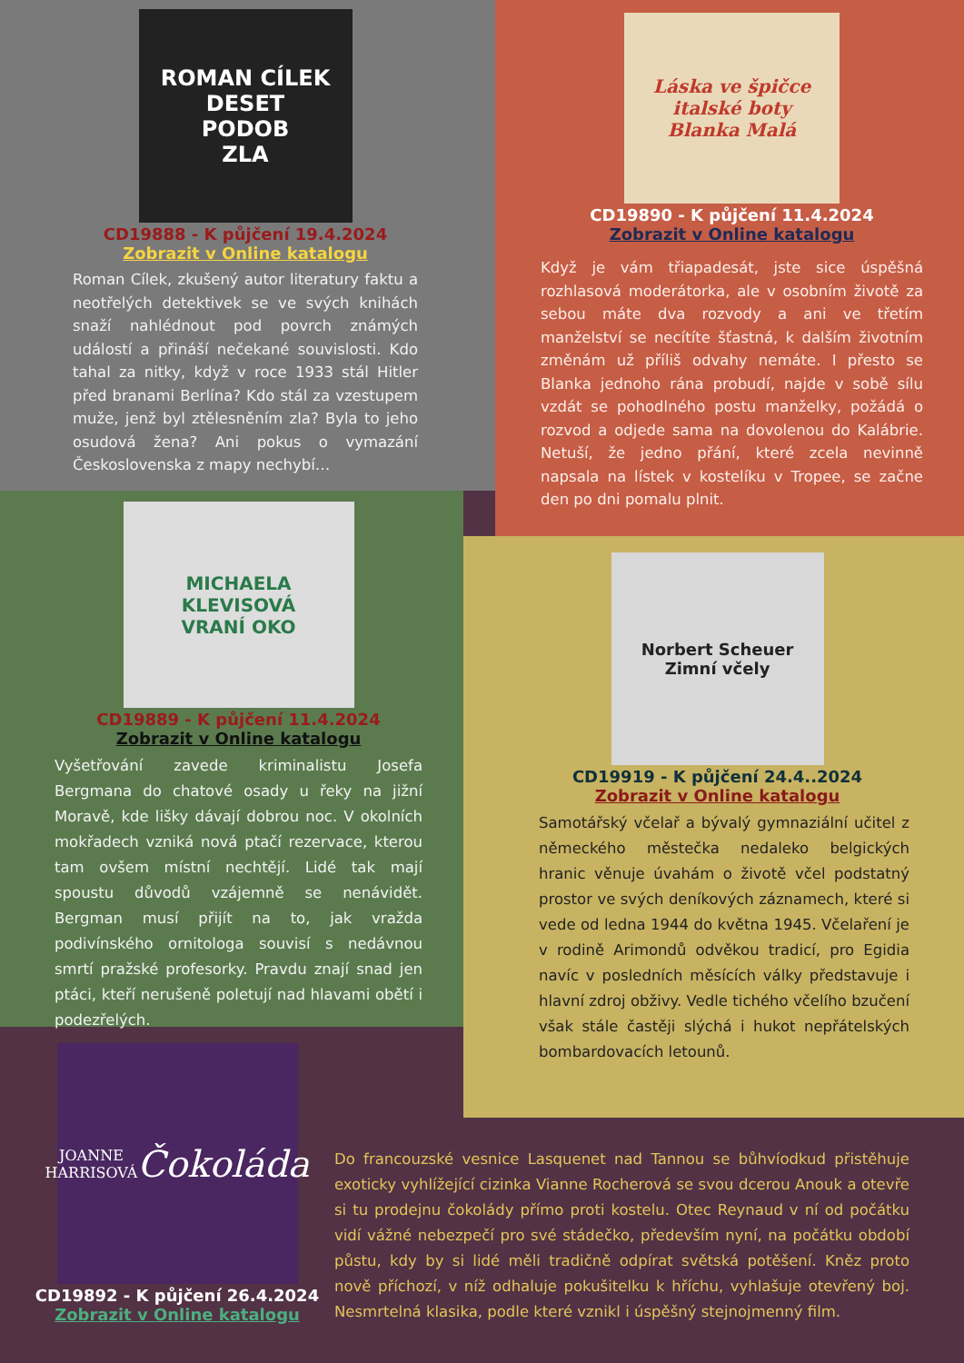ROMAN CÍLEK
DESET
PODOB
ZLA
CD19888 - K půjčení 19.4.2024
Zobrazit v Online katalogu
Roman Cílek, zkušený autor literatury faktu a neotřelých detektivek se ve svých knihách snaží nahlédnout pod povrch známých událostí a přináší nečekané souvislosti. Kdo tahal za nitky, když v roce 1933 stál Hitler před branami Berlína? Kdo stál za vzestupem muže, jenž byl ztělesněním zla? Byla to jeho osudová žena? Ani pokus o vymazání Československa z mapy nechybí…
Láska ve špičce italské boty
Blanka Malá
CD19890 - K půjčení 11.4.2024
Zobrazit v Online katalogu
Když je vám třiapadesát, jste sice úspěšná rozhlasová moderátorka, ale v osobním životě za sebou máte dva rozvody a ani ve třetím manželství se necítíte šťastná, k dalším životním změnám už příliš odvahy nemáte. I přesto se Blanka jednoho rána probudí, najde v sobě sílu vzdát se pohodlného postu manželky, požádá o rozvod a odjede sama na dovolenou do Kalábrie. Netuší, že jedno přání, které zcela nevinně napsala na lístek v kostelíku v Tropee, se začne den po dni pomalu plnit.
MICHAELA
KLEVISOVÁ
VRANÍ OKO
CD19889 - K půjčení 11.4.2024
Zobrazit v Online katalogu
Vyšetřování zavede kriminalistu Josefa Bergmana do chatové osady u řeky na jižní Moravě, kde lišky dávají dobrou noc. V okolních mokřadech vzniká nová ptačí rezervace, kterou tam ovšem místní nechtějí. Lidé tak mají spoustu důvodů vzájemně se nenávidět. Bergman musí přijít na to, jak vražda podivínského ornitologa souvisí s nedávnou smrtí pražské profesorky. Pravdu znají snad jen ptáci, kteří nerušeně poletují nad hlavami obětí i podezřelých.
Norbert Scheuer
Zimní včely
CD19919 - K půjčení 24.4..2024
Zobrazit v Online katalogu
Samotářský včelař a bývalý gymnaziální učitel z německého městečka nedaleko belgických hranic věnuje úvahám o životě včel podstatný prostor ve svých deníkových záznamech, které si vede od ledna 1944 do května 1945. Včelaření je v rodině Arimondů odvěkou tradicí, pro Egidia navíc v posledních měsících války představuje i hlavní zdroj obživy. Vedle tichého včelího bzučení však stále častěji slýchá i hukot nepřátelských bombardovacích letounů.
JOANNE HARRISOVÁ
Čokoláda
CD19892 - K půjčení 26.4.2024
Zobrazit v Online katalogu
Do francouzské vesnice Lasquenet nad Tannou se bůhvíodkud přistěhuje exoticky vyhlížející cizinka Vianne Rocherová se svou dcerou Anouk a otevře si tu prodejnu čokolády přímo proti kostelu. Otec Reynaud v ní od počátku vidí vážné nebezpečí pro své stádečko, především nyní, na počátku období půstu, kdy by si lidé měli tradičně odpírat světská potěšení. Kněz proto nově příchozí, v níž odhaluje pokušitelku k hříchu, vyhlašuje otevřený boj. Nesmrtelná klasika, podle které vznikl i úspěšný stejnojmenný film.